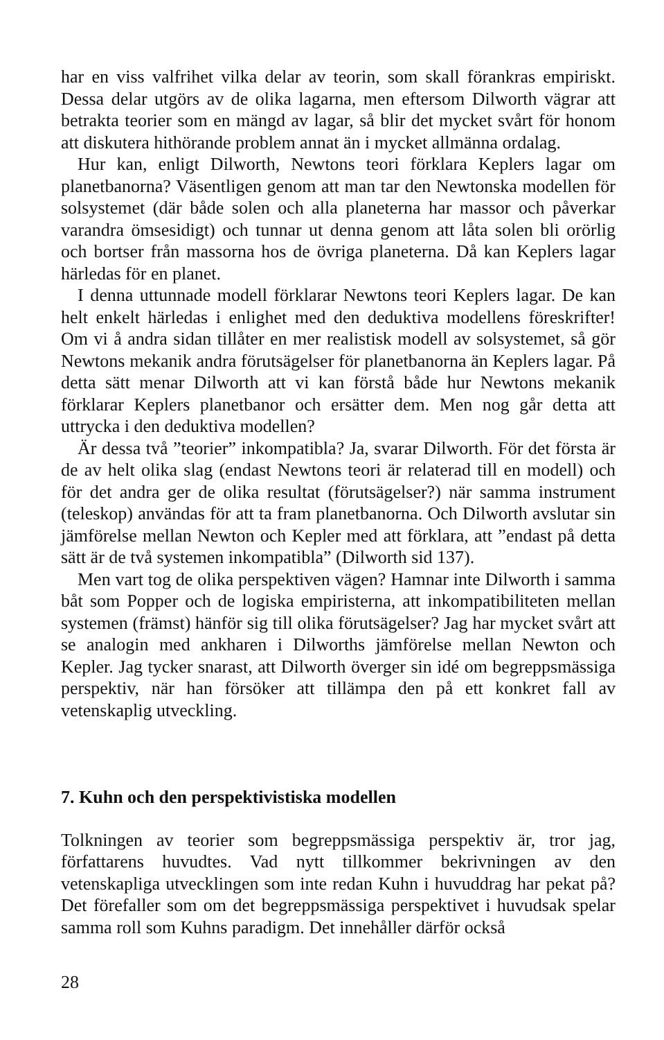har en viss valfrihet vilka delar av teorin, som skall förankras empiriskt. Dessa delar utgörs av de olika lagarna, men eftersom Dilworth vägrar att betrakta teorier som en mängd av lagar, så blir det mycket svårt för honom att diskutera hithörande problem annat än i mycket allmänna ordalag.
Hur kan, enligt Dilworth, Newtons teori förklara Keplers lagar om planetbanorna? Väsentligen genom att man tar den Newtonska modellen för solsystemet (där både solen och alla planeterna har massor och påverkar varandra ömsesidigt) och tunnar ut denna genom att låta solen bli orörlig och bortser från massorna hos de övriga planeterna. Då kan Keplers lagar härledas för en planet.
I denna uttunnade modell förklarar Newtons teori Keplers lagar. De kan helt enkelt härledas i enlighet med den deduktiva modellens föreskrifter! Om vi å andra sidan tillåter en mer realistisk modell av solsystemet, så gör Newtons mekanik andra förutsägelser för planetbanorna än Keplers lagar. På detta sätt menar Dilworth att vi kan förstå både hur Newtons mekanik förklarar Keplers planetbanor och ersätter dem. Men nog går detta att uttrycka i den deduktiva modellen?
Är dessa två ”teorier” inkompatibla? Ja, svarar Dilworth. För det första är de av helt olika slag (endast Newtons teori är relaterad till en modell) och för det andra ger de olika resultat (förutsägelser?) när samma instrument (teleskop) användas för att ta fram planetbanorna. Och Dilworth avslutar sin jämförelse mellan Newton och Kepler med att förklara, att ”endast på detta sätt är de två systemen inkompatibla” (Dilworth sid 137).
Men vart tog de olika perspektiven vägen? Hamnar inte Dilworth i samma båt som Popper och de logiska empiristerna, att inkompatibiliteten mellan systemen (främst) hänför sig till olika förutsägelser? Jag har mycket svårt att se analogin med ankharen i Dilworths jämförelse mellan Newton och Kepler. Jag tycker snarast, att Dilworth överger sin idé om begreppsmässiga perspektiv, när han försöker att tillämpa den på ett konkret fall av vetenskaplig utveckling.
7. Kuhn och den perspektivistiska modellen
Tolkningen av teorier som begreppsmässiga perspektiv är, tror jag, författarens huvudtes. Vad nytt tillkommer bekrivningen av den vetenskapliga utvecklingen som inte redan Kuhn i huvuddrag har pekat på? Det förefaller som om det begreppsmässiga perspektivet i huvudsak spelar samma roll som Kuhns paradigm. Det innehåller därför också
28